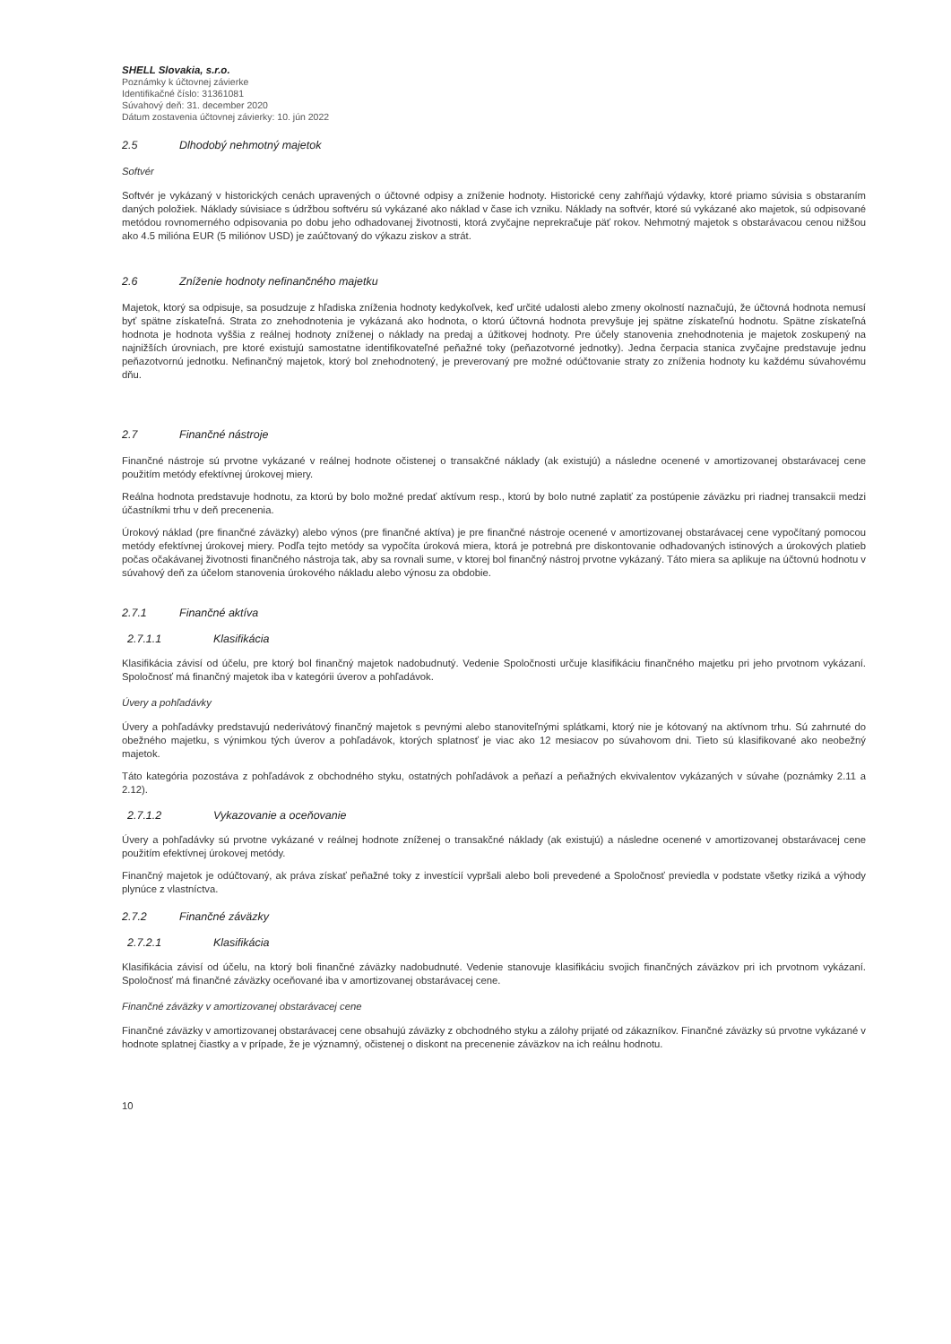SHELL Slovakia, s.r.o.
Poznámky k účtovnej závierke
Identifikačné číslo: 31361081
Súvahový deň: 31. december 2020
Dátum zostavenia účtovnej závierky: 10. jún 2022
2.5 Dlhodobý nehmotný majetok
Softvér
Softvér je vykázaný v historických cenách upravených o účtovné odpisy a zníženie hodnoty. Historické ceny zahŕňajú výdavky, ktoré priamo súvisia s obstaraním daných položiek. Náklady súvisiace s údržbou softvéru sú vykázané ako náklad v čase ich vzniku. Náklady na softvér, ktoré sú vykázané ako majetok, sú odpisované metódou rovnomerného odpisovania po dobu jeho odhadovanej životnosti, ktorá zvyčajne neprekračuje päť rokov. Nehmotný majetok s obstarávacou cenou nižšou ako 4.5 milióna EUR (5 miliónov USD) je zaúčtovaný do výkazu ziskov a strát.
2.6 Zníženie hodnoty nefinančného majetku
Majetok, ktorý sa odpisuje, sa posudzuje z hľadiska zníženia hodnoty kedykoľvek, keď určité udalosti alebo zmeny okolností naznačujú, že účtovná hodnota nemusí byť spätne získateľná. Strata zo znehodnotenia je vykázaná ako hodnota, o ktorú účtovná hodnota prevyšuje jej spätne získateľnú hodnotu. Spätne získateľná hodnota je hodnota vyššia z reálnej hodnoty zníženej o náklady na predaj a úžitkovej hodnoty. Pre účely stanovenia znehodnotenia je majetok zoskupený na najnižších úrovniach, pre ktoré existujú samostatne identifikovateľné peňažné toky (peňazotvorné jednotky). Jedna čerpacia stanica zvyčajne predstavuje jednu peňazotvornú jednotku. Nefinančný majetok, ktorý bol znehodnotený, je preverovaný pre možné odúčtovanie straty zo zníženia hodnoty ku každému súvahovému dňu.
2.7 Finančné nástroje
Finančné nástroje sú prvotne vykázané v reálnej hodnote očistenej o transakčné náklady (ak existujú) a následne ocenené v amortizovanej obstarávacej cene použitím metódy efektívnej úrokovej miery.
Reálna hodnota predstavuje hodnotu, za ktorú by bolo možné predať aktívum resp., ktorú by bolo nutné zaplatiť za postúpenie záväzku pri riadnej transakcii medzi účastníkmi trhu v deň precenenia.
Úrokový náklad (pre finančné záväzky) alebo výnos (pre finančné aktíva) je pre finančné nástroje ocenené v amortizovanej obstarávacej cene vypočítaný pomocou metódy efektívnej úrokovej miery. Podľa tejto metódy sa vypočíta úroková miera, ktorá je potrebná pre diskontovanie odhadovaných istinových a úrokových platieb počas očakávanej životnosti finančného nástroja tak, aby sa rovnali sume, v ktorej bol finančný nástroj prvotne vykázaný. Táto miera sa aplikuje na účtovnú hodnotu v súvahový deň za účelom stanovenia úrokového nákladu alebo výnosu za obdobie.
2.7.1 Finančné aktíva
2.7.1.1 Klasifikácia
Klasifikácia závisí od účelu, pre ktorý bol finančný majetok nadobudnutý. Vedenie Spoločnosti určuje klasifikáciu finančného majetku pri jeho prvotnom vykázaní. Spoločnosť má finančný majetok iba v kategórii úverov a pohľadávok.
Úvery a pohľadávky
Úvery a pohľadávky predstavujú nederivátový finančný majetok s pevnými alebo stanoviteľnými splátkami, ktorý nie je kótovaný na aktívnom trhu. Sú zahrnuté do obežného majetku, s výnimkou tých úverov a pohľadávok, ktorých splatnosť je viac ako 12 mesiacov po súvahovom dni. Tieto sú klasifikované ako neobežný majetok.
Táto kategória pozostáva z pohľadávok z obchodného styku, ostatných pohľadávok a peňazí a peňažných ekvivalentov vykázaných v súvahe (poznámky 2.11 a 2.12).
2.7.1.2 Vykazovanie a oceňovanie
Úvery a pohľadávky sú prvotne vykázané v reálnej hodnote zníženej o transakčné náklady (ak existujú) a následne ocenené v amortizovanej obstarávacej cene použitím efektívnej úrokovej metódy.
Finančný majetok je odúčtovaný, ak práva získať peňažné toky z investícií vypršali alebo boli prevedené a Spoločnosť previedla v podstate všetky riziká a výhody plynúce z vlastníctva.
2.7.2 Finančné záväzky
2.7.2.1 Klasifikácia
Klasifikácia závisí od účelu, na ktorý boli finančné záväzky nadobudnuté. Vedenie stanovuje klasifikáciu svojich finančných záväzkov pri ich prvotnom vykázaní. Spoločnosť má finančné záväzky oceňované iba v amortizovanej obstarávacej cene.
Finančné záväzky v amortizovanej obstarávacej cene
Finančné záväzky v amortizovanej obstarávacej cene obsahujú záväzky z obchodného styku a zálohy prijaté od zákazníkov. Finančné záväzky sú prvotne vykázané v hodnote splatnej čiastky a v prípade, že je významný, očistenej o diskont na precenenie záväzkov na ich reálnu hodnotu.
10